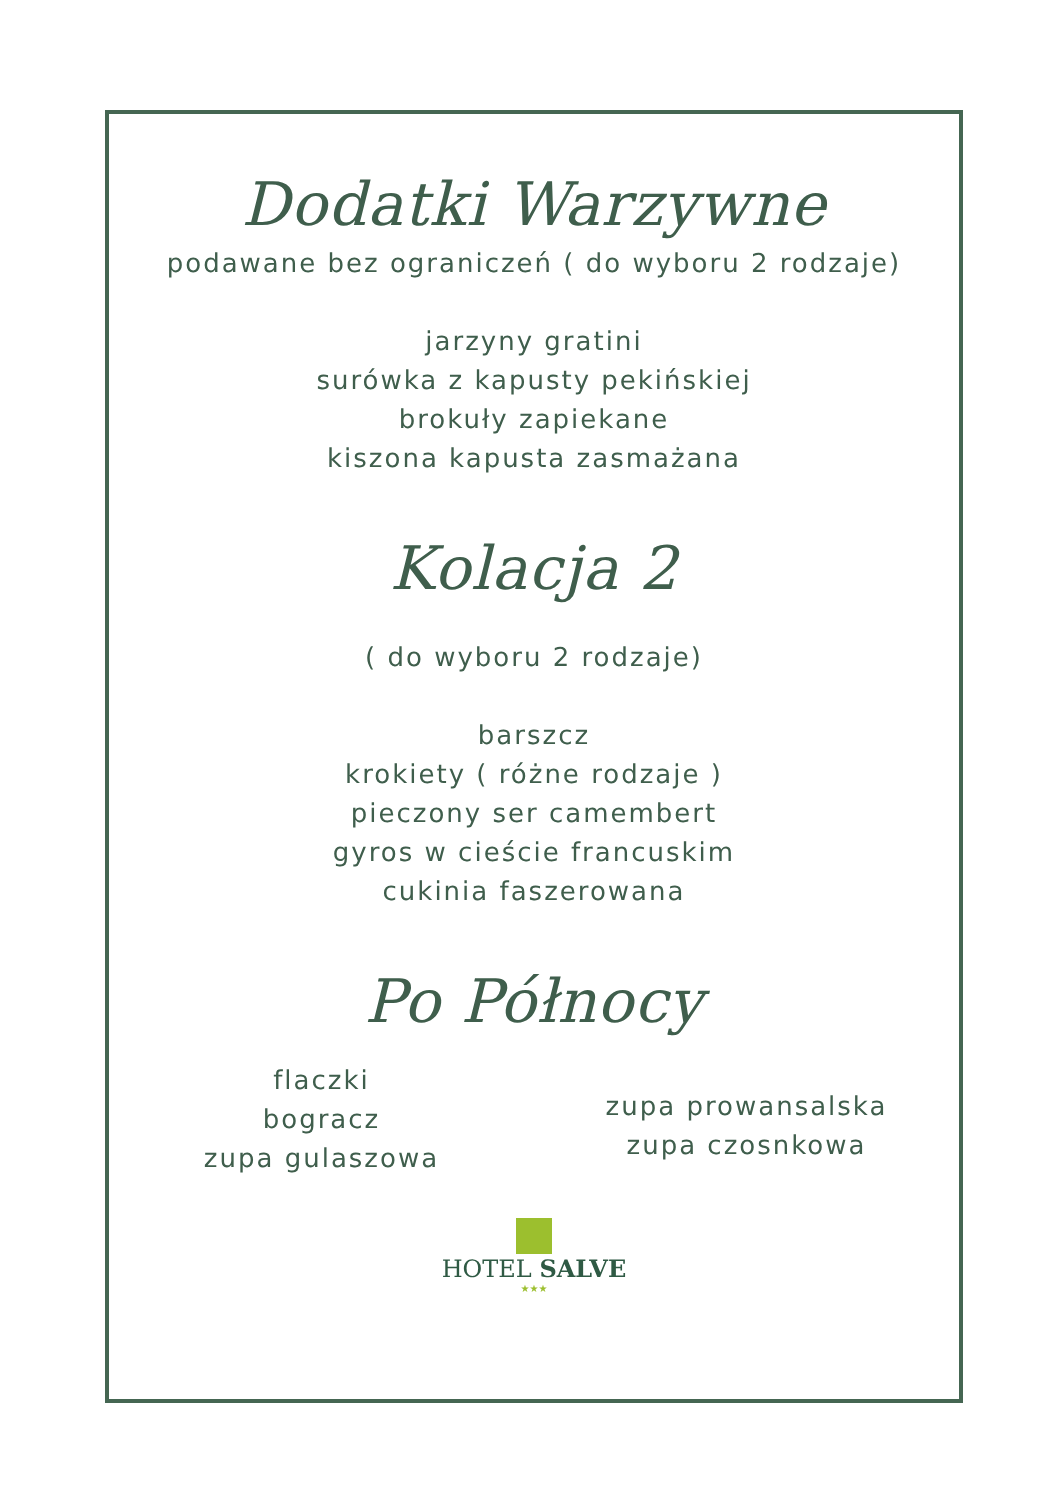Dodatki Warzywne
podawane bez ograniczeń ( do wyboru 2 rodzaje)
jarzyny gratini
surówka z kapusty pekińskiej
brokuły zapiekane
kiszona kapusta zasmażana
Kolacja 2
( do wyboru 2 rodzaje)
barszcz
krokiety ( różne rodzaje )
pieczony ser camembert
gyros w cieście francuskim
cukinia faszerowana
Po Północy
flaczki
bogracz
zupa gulaszowa
zupa prowansalska
zupa czosnkowa
HOTEL SALVE
★★★